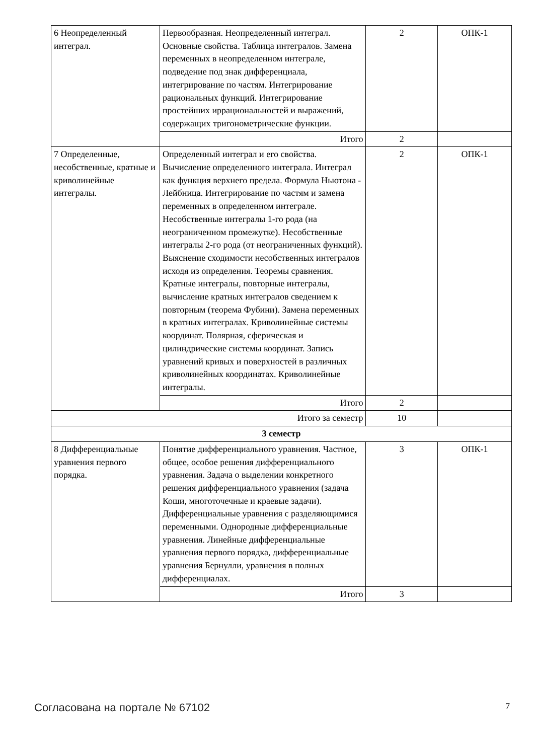| 6 Неопределенный интеграл. | Первообразная. Неопределенный интеграл. Основные свойства. Таблица интегралов. Замена переменных в неопределенном интеграле, подведение под знак дифференциала, интегрирование по частям. Интегрирование рациональных функций. Интегрирование простейших иррациональностей и выражений, содержащих тригонометрические функции. | 2 | ОПК-1 |
| | Итого | 2 | |
| 7 Определенные, несобственные, кратные и криволинейные интегралы. | Определенный интеграл и его свойства. Вычисление определенного интеграла. Интеграл как функция верхнего предела. Формула Ньютона - Лейбница. Интегрирование по частям и замена переменных в определенном интеграле. Несобственные интегралы 1-го рода (на неограниченном промежутке). Несобственные интегралы 2-го рода (от неограниченных функций). Выяснение сходимости несобственных интегралов исходя из определения. Теоремы сравнения. Кратные интегралы, повторные интегралы, вычисление кратных интегралов сведением к повторным (теорема Фубини). Замена переменных в кратных интегралах. Криволинейные системы координат. Полярная, сферическая и цилиндрические системы координат. Запись уравнений кривых и поверхностей в различных криволинейных координатах. Криволинейные интегралы. | 2 | ОПК-1 |
| | Итого | 2 | |
| Итого за семестр | | 10 | |
| 3 семестр | | | |
| 8 Дифференциальные уравнения первого порядка. | Понятие дифференциального уравнения. Частное, общее, особое решения дифференциального уравнения. Задача о выделении конкретного решения дифференциального уравнения (задача Коши, многоточечные и краевые задачи). Дифференциальные уравнения с разделяющимися переменными. Однородные дифференциальные уравнения. Линейные дифференциальные уравнения первого порядка, дифференциальные уравнения Бернулли, уравнения в полных дифференциалах. | 3 | ОПК-1 |
| | Итого | 3 | |
Согласована на портале № 67102 7